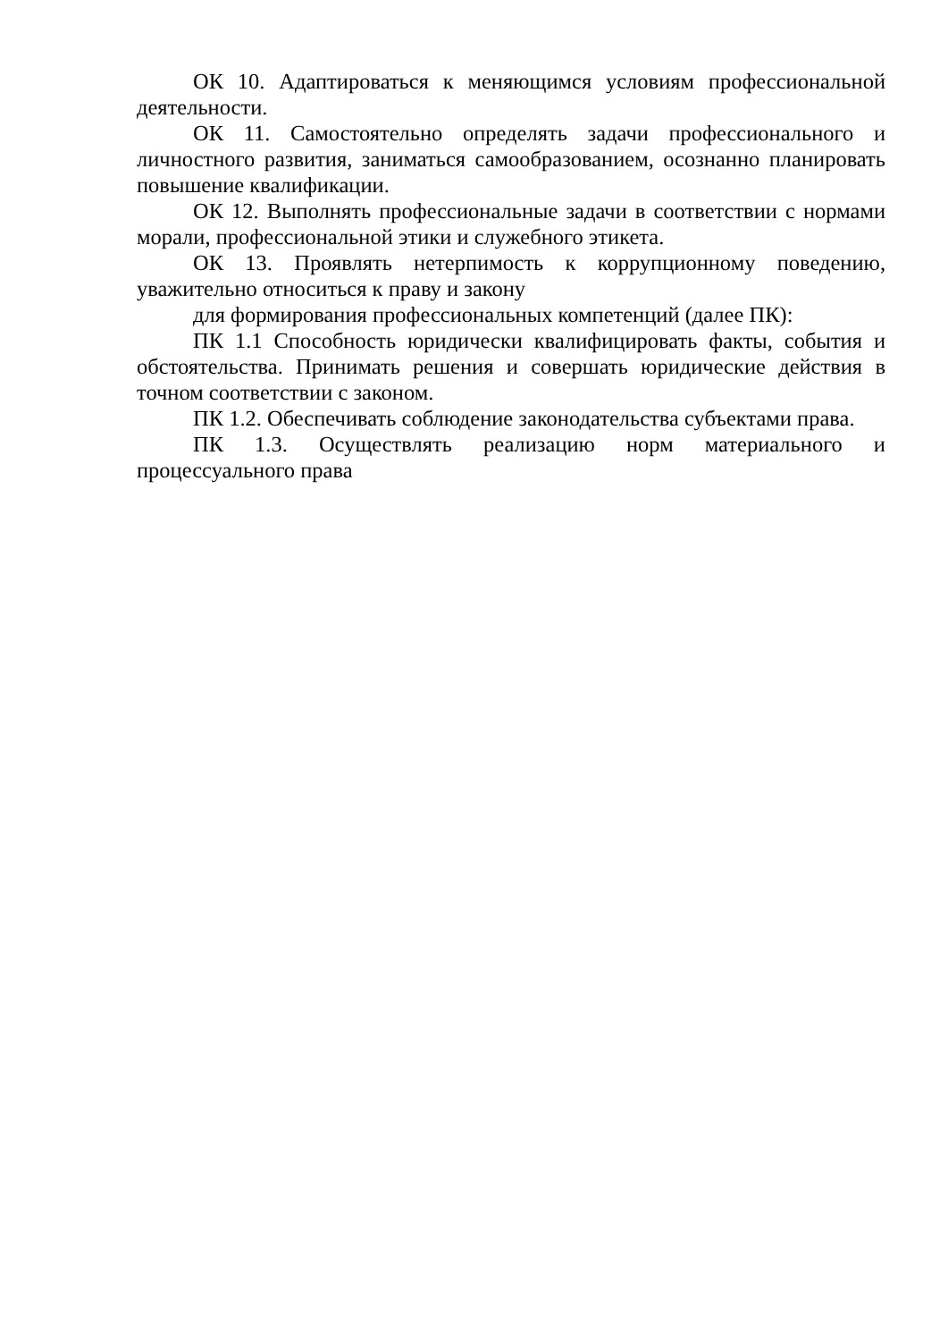ОК 10. Адаптироваться к меняющимся условиям профессиональной деятельности.
ОК 11. Самостоятельно определять задачи профессионального и личностного развития, заниматься самообразованием, осознанно планировать повышение квалификации.
ОК 12. Выполнять профессиональные задачи в соответствии с нормами морали, профессиональной этики и служебного этикета.
ОК 13. Проявлять нетерпимость к коррупционному поведению, уважительно относиться к праву и закону
для формирования профессиональных компетенций (далее ПК):
ПК 1.1 Способность юридически квалифицировать факты, события и обстоятельства. Принимать решения и совершать юридические действия в точном соответствии с законом.
ПК 1.2. Обеспечивать соблюдение законодательства субъектами права.
ПК 1.3. Осуществлять реализацию норм материального и процессуального права